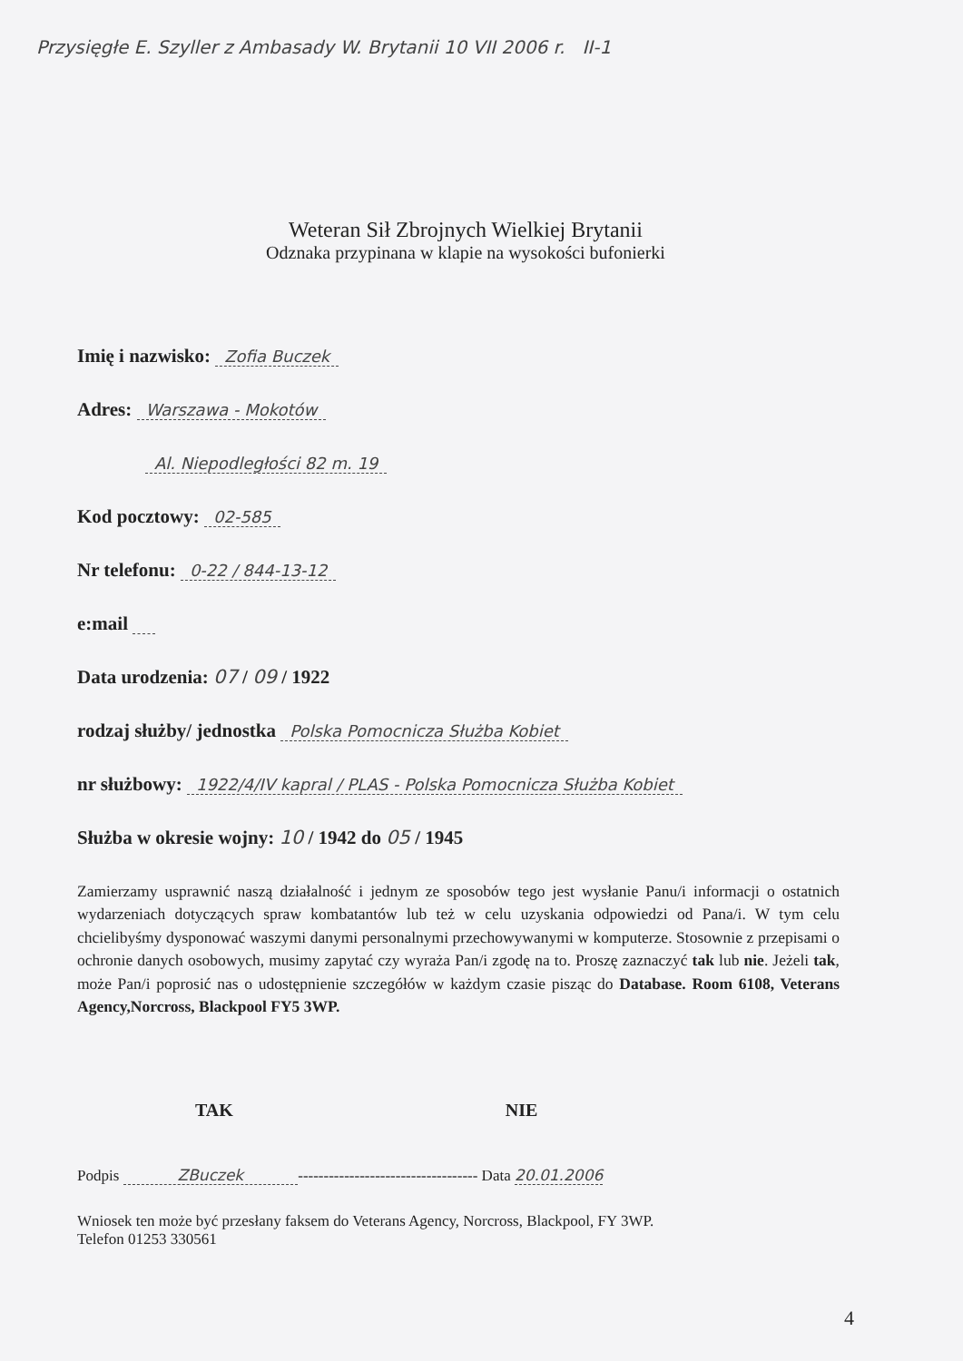Przysięgłe E. Szyller z Ambasady W. Brytanii 10 VII 2006 r. II-1
Weteran Sił Zbrojnych Wielkiej Brytanii
Odznaka przypinana w klapie na wysokości bufonierki
Imię i nazwisko: Zofia Buczek
Adres: Warszawa - Mokotów
Al. Niepodległości 82 m. 19
Kod pocztowy: 02-585
Nr telefonu: 0-22 / 844-13-12
e:mail
Data urodzenia: 07 / 09 / 1922
rodzaj służby/ jednostka Polska Pomocnicza Służba Kobiet
nr służbowy: 1922/4/IV kapral / PLAS - Polska Pomocnicza Służba Kobiet
Służba w okresie wojny: 10 / 1942 do 05 / 1945
Zamierzamy usprawnić naszą działalność i jednym ze sposobów tego jest wysłanie Panu/i informacji o ostatnich wydarzeniach dotyczących spraw kombatantów lub też w celu uzyskania odpowiedzi od Pana/i. W tym celu chcielibyśmy dysponować waszymi danymi personalnymi przechowywanymi w komputerze. Stosownie z przepisami o ochronie danych osobowych, musimy zapytać czy wyraża Pan/i zgodę na to. Proszę zaznaczyć tak lub nie. Jeżeli tak, może Pan/i poprosić nas o udostępnienie szczegółów w każdym czasie pisząc do Database. Room 6108, Veterans Agency,Norcross, Blackpool FY5 3WP.
TAK NIE
Podpis ZBuczek ----------------------------------- Data 20.01.2006
Wniosek ten może być przesłany faksem do Veterans Agency, Norcross, Blackpool, FY 3WP.
Telefon 01253 330561
4